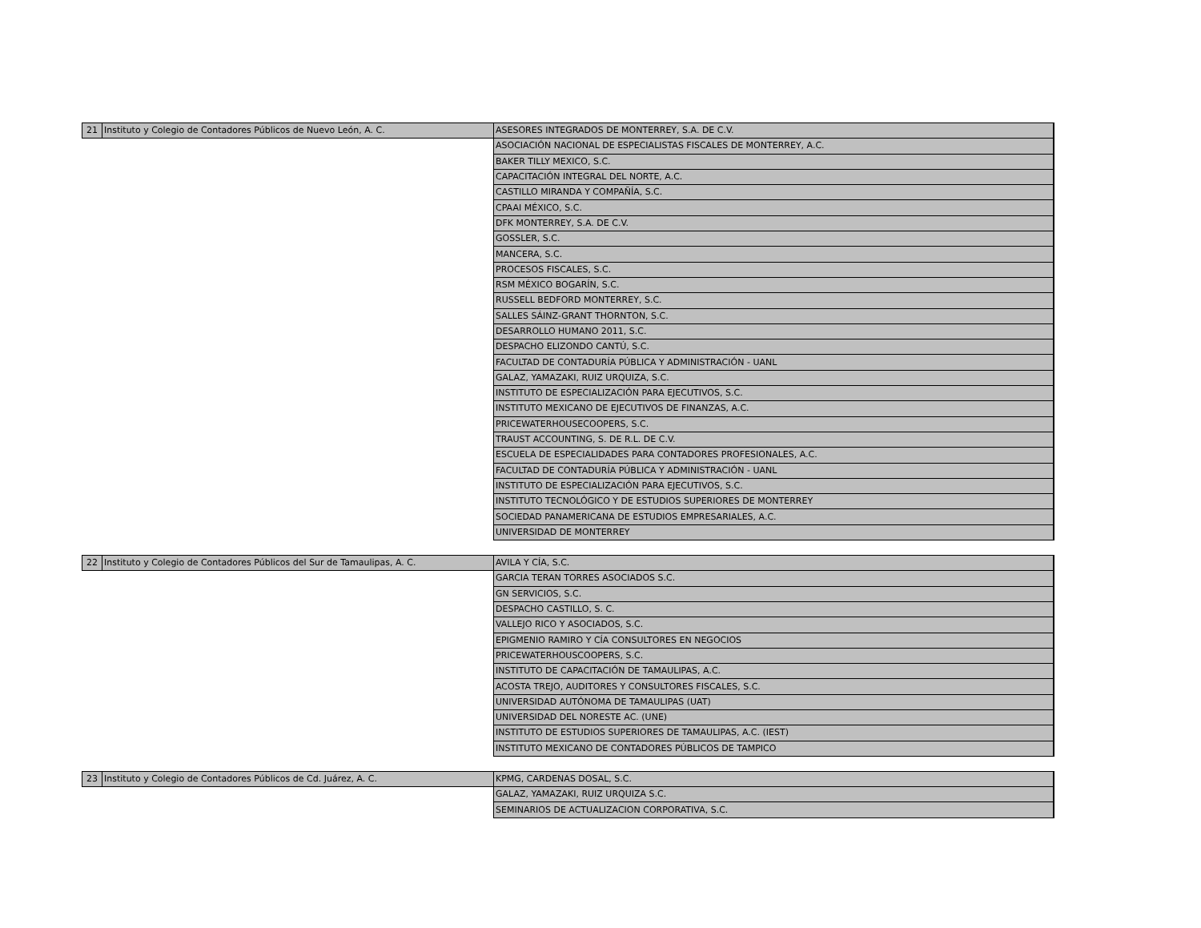| 21 | Instituto y Colegio de Contadores Públicos de Nuevo León, A. C. | ASESORES INTEGRADOS DE MONTERREY, S.A. DE C.V. |
| | | ASOCIACIÓN NACIONAL DE ESPECIALISTAS FISCALES DE MONTERREY, A.C. |
| | | BAKER TILLY MEXICO, S.C. |
| | | CAPACITACIÓN INTEGRAL DEL NORTE, A.C. |
| | | CASTILLO MIRANDA Y COMPAÑÍA, S.C. |
| | | CPAAI MÉXICO, S.C. |
| | | DFK MONTERREY, S.A. DE C.V. |
| | | GOSSLER, S.C. |
| | | MANCERA, S.C. |
| | | PROCESOS FISCALES, S.C. |
| | | RSM MÉXICO BOGARÍN, S.C. |
| | | RUSSELL BEDFORD MONTERREY, S.C. |
| | | SALLES SÁINZ-GRANT THORNTON, S.C. |
| | | DESARROLLO HUMANO 2011, S.C. |
| | | DESPACHO ELIZONDO CANTÚ, S.C. |
| | | FACULTAD DE CONTADURÍA PÚBLICA Y ADMINISTRACIÓN - UANL |
| | | GALAZ, YAMAZAKI, RUIZ URQUIZA, S.C. |
| | | INSTITUTO DE ESPECIALIZACIÓN PARA EJECUTIVOS, S.C. |
| | | INSTITUTO MEXICANO DE EJECUTIVOS DE FINANZAS, A.C. |
| | | PRICEWATERHOUSECOOPERS, S.C. |
| | | TRAUST ACCOUNTING, S. DE R.L. DE C.V. |
| | | ESCUELA DE ESPECIALIDADES PARA CONTADORES PROFESIONALES, A.C. |
| | | FACULTAD DE CONTADURÍA PÚBLICA Y ADMINISTRACIÓN - UANL |
| | | INSTITUTO DE ESPECIALIZACIÓN PARA EJECUTIVOS, S.C. |
| | | INSTITUTO TECNOLÓGICO Y DE ESTUDIOS SUPERIORES DE MONTERREY |
| | | SOCIEDAD PANAMERICANA DE ESTUDIOS EMPRESARIALES, A.C. |
| | | UNIVERSIDAD DE MONTERREY |
| 22 | Instituto y Colegio de Contadores Públicos del Sur de Tamaulipas, A. C. | AVILA Y CÍA, S.C. |
| | | GARCIA TERAN TORRES ASOCIADOS S.C. |
| | | GN SERVICIOS, S.C. |
| | | DESPACHO CASTILLO, S. C. |
| | | VALLEJO RICO Y ASOCIADOS, S.C. |
| | | EPIGMENIO RAMIRO Y CÍA CONSULTORES EN NEGOCIOS |
| | | PRICEWATERHOUSCOOPERS, S.C. |
| | | INSTITUTO DE CAPACITACIÓN DE TAMAULIPAS, A.C. |
| | | ACOSTA TREJO, AUDITORES Y CONSULTORES FISCALES, S.C. |
| | | UNIVERSIDAD AUTÓNOMA DE TAMAULIPAS (UAT) |
| | | UNIVERSIDAD DEL NORESTE AC. (UNE) |
| | | INSTITUTO DE ESTUDIOS SUPERIORES DE TAMAULIPAS, A.C. (IEST) |
| | | INSTITUTO MEXICANO DE CONTADORES PÚBLICOS DE TAMPICO |
| 23 | Instituto y Colegio de Contadores Públicos de Cd. Juárez, A. C. | KPMG, CARDENAS DOSAL, S.C. |
| | | GALAZ, YAMAZAKI, RUIZ URQUIZA S.C. |
| | | SEMINARIOS DE ACTUALIZACION CORPORATIVA, S.C. |